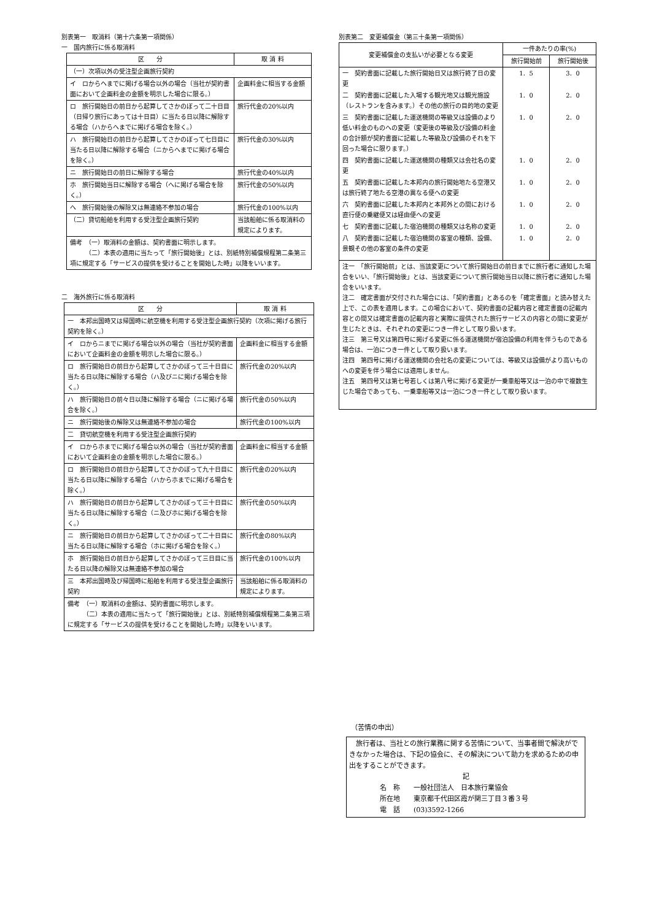別表第一　取消料（第十六条第一項関係）
一　国内旅行に係る取消料
| 区 分 | 取 消 料 |
| --- | --- |
| （一）次項以外の受注型企画旅行契約 | |
| イ ロからヘまでに掲げる場合以外の場合（当社が契約書面において企画料金の金額を明示した場合に限る。） | 企画料金に相当する金額 |
| ロ 旅行開始日の前日から起算してさかのぼって二十日目（日帰り旅行にあっては十日目）に当たる日以降に解除する場合（ハからへまでに掲げる場合を除く。） | 旅行代金の20%以内 |
| ハ 旅行開始日の前日から起算してさかのぼって七日目に当たる日以降に解除する場合（ニからへまでに掲げる場合を除く。） | 旅行代金の30%以内 |
| ニ 旅行開始日の前日に解除する場合 | 旅行代金の40%以内 |
| ホ 旅行開始当日に解除する場合（へに掲げる場合を除く。） | 旅行代金の50%以内 |
| へ 旅行開始後の解除又は無連絡不参加の場合 | 旅行代金の100%以内 |
| （二）貸切船舶を利用する受注型企画旅行契約 | 当該船舶に係る取消料の規定によります。 |
| 備考 （一）取消料の金額は、契約書面に明示します。 （二）本表の適用に当たって「旅行開始後」とは、別紙特別補償規程第二条第三項に規定する「サービスの提供を受けることを開始した時」以降をいいます。 | |
二　海外旅行に係る取消料
| 区 分 | 取 消 料 |
| --- | --- |
| 一 本邦出国時又は帰国時に航空機を利用する受注型企画旅行契約（次項に掲げる旅行契約を除く。） | |
| イ ロからニまでに掲げる場合以外の場合（当社が契約書面において企画料金の金額を明示した場合に限る。） | 企画料金に相当する金額 |
| ロ 旅行開始日の前日から起算してさかのぼって三十日目に当たる日以降に解除する場合（ハ及びニに掲げる場合を除く。） | 旅行代金の20%以内 |
| ハ 旅行開始日の前々日以降に解除する場合（ニに掲げる場合を除く。） | 旅行代金の50%以内 |
| ニ 旅行開始後の解除又は無連絡不参加の場合 | 旅行代金の100%以内 |
| 二 貸切航空機を利用する受注型企画旅行契約 | |
| イ ロからホまでに掲げる場合以外の場合（当社が契約書面において企画料金の金額を明示した場合に限る。） | 企画料金に相当する金額 |
| ロ 旅行開始日の前日から起算してさかのぼって九十日目に当たる日以降に解除する場合（ハからホまでに掲げる場合を除く。） | 旅行代金の20%以内 |
| ハ 旅行開始日の前日から起算してさかのぼって三十日目に当たる日以降に解除する場合（ニ及びホに掲げる場合を除く。） | 旅行代金の50%以内 |
| ニ 旅行開始日の前日から起算してさかのぼって二十日目に当たる日以降に解除する場合（ホに掲げる場合を除く。） | 旅行代金の80%以内 |
| ホ 旅行開始日の前日から起算してさかのぼって三日目に当たる日以降の解除又は無連絡不参加の場合 | 旅行代金の100%以内 |
| 三 本邦出国時及び帰国時に船舶を利用する受注型企画旅行契約 | 当該船舶に係る取消料の規定によります。 |
| 備考 （一）取消料の金額は、契約書面に明示します。 （二）本表の適用に当たって「旅行開始後」とは、別紙特別補償規程第二条第三項に規定する「サービスの提供を受けることを開始した時」以降をいいます。 | |
別表第二　変更補償金（第三十条第一項関係）
| 変更補償金の支払いが必要となる変更 | 一件あたりの率(%) | |
| --- | --- | --- |
| | 旅行開始前 | 旅行開始後 |
| 一 契約書面に記載した旅行開始日又は旅行終了日の変更 | 1．5 | 3．0 |
| 二 契約書面に記載した入場する観光地又は観光施設（レストランを含みます。）その他の旅行の目的地の変更 | 1．0 | 2．0 |
| 三 契約書面に記載した運送機関の等級又は設備のより低い料金のものへの変更（変更後の等級及び設備の料金の合計額が契約書面に記載した等級及び設備のそれを下回った場合に限ります。） | 1．0 | 2．0 |
| 四 契約書面に記載した運送機関の種類又は会社名の変更 | 1．0 | 2．0 |
| 五 契約書面に記載した本邦内の旅行開始地たる空港又は旅行終了地たる空港の異なる便への変更 | 1．0 | 2．0 |
| 六 契約書面に記載した本邦内と本邦外との間における直行便の乗継便又は経由便への変更 | 1．0 | 2．0 |
| 七 契約書面に記載した宿泊機関の種類又は名称の変更 | 1．0 | 2．0 |
| 八 契約書面に記載した宿泊機関の客室の種類、設備、景観その他の客室の条件の変更 | 1．0 | 2．0 |
| 注一 「旅行開始前」とは、当該変更について旅行開始日の前日までに旅行者に通知した場合をいい、「旅行開始後」とは、当該変更について旅行開始当日以降に旅行者に通知した場合をいいます。 注二 確定書面が交付された場合には、「契約書面」とあるのを「確定書面」と読み替えた上で、この表を適用します。この場合において、契約書面の記載内容と確定書面の記載内容との間又は確定書面の記載内容と実際に提供された旅行サービスの内容との間に変更が生じたときは、それぞれの変更につき一件として取り扱います。 注三 第三号又は第四号に掲げる変更に係る運送機関が宿泊設備の利用を伴うものである場合は、一泊につき一件として取り扱います。 注四 第四号に掲げる運送機関の会社名の変更については、等級又は設備がより高いものへの変更を伴う場合には適用しません。 注五 第四号又は第七号若しくは第八号に掲げる変更が一乗車船等又は一泊の中で複数生じた場合であっても、一乗車船等又は一泊につき一件として取り扱います。 | | |
（苦情の申出）
　旅行者は、当社との旅行業務に関する苦情について、当事者間で解決ができなかった場合は、下記の協会に、その解決について助力を求めるための申出をすることができます。
記
名　称　　一般社団法人　日本旅行業協会
所在地　　東京都千代田区霞が関三丁目３番３号
電　話　　(03)3592-1266